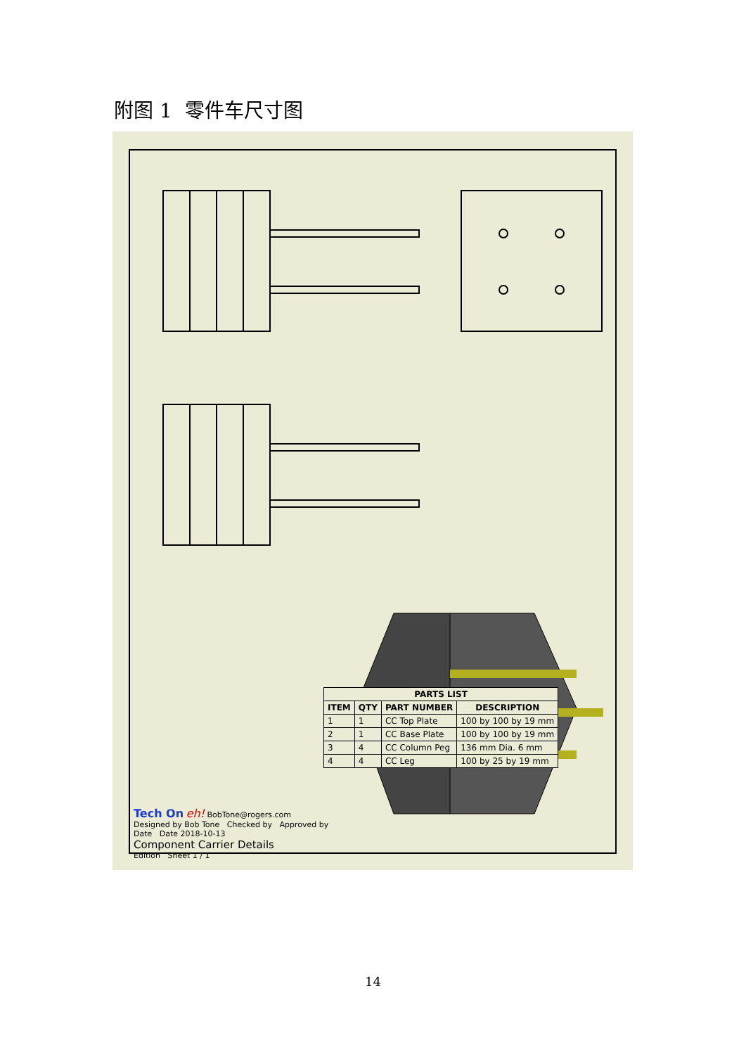附图 1 零件车尺寸图
| PARTS LIST | | | |
| --- | --- | --- | --- |
| ITEM | QTY | PART NUMBER | DESCRIPTION |
| 1 | 1 | CC Top Plate | 100 by 100 by 19 mm |
| 2 | 1 | CC Base Plate | 100 by 100 by 19 mm |
| 3 | 4 | CC Column Peg | 136 mm Dia. 6 mm |
| 4 | 4 | CC Leg | 100 by 25 by 19 mm |
Tech On eh! BobTone@rogers.com
Designed by Bob Tone Checked by Approved by Date Date 2018-10-13
Component Carrier Details
Edition Sheet 1 / 1
14